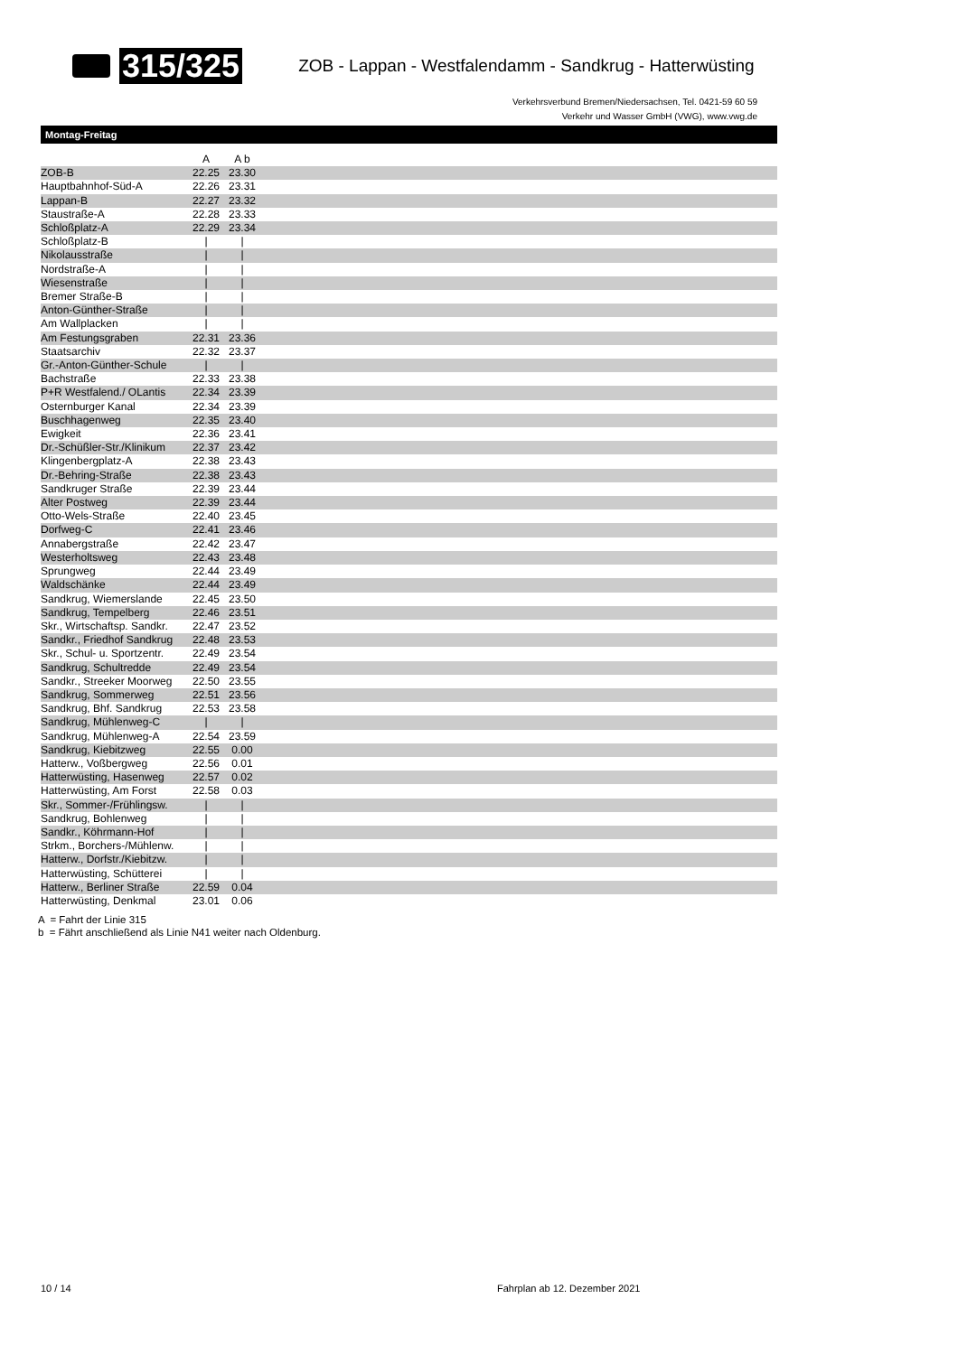315/325
ZOB - Lappan - Westfalendamm - Sandkrug - Hatterwüsting
Verkehrsverbund Bremen/Niedersachsen, Tel. 0421-59 60 59
Verkehr und Wasser GmbH (VWG), www.vwg.de
Montag-Freitag
| | A | A b | |
| --- | --- | --- | --- |
| ZOB-B | 22.25 | 23.30 | |
| Hauptbahnhof-Süd-A | 22.26 | 23.31 | |
| Lappan-B | 22.27 | 23.32 | |
| Staustraße-A | 22.28 | 23.33 | |
| Schloßplatz-A | 22.29 | 23.34 | |
| Schloßplatz-B | / | / | |
| Nikolausstraße | / | / | |
| Nordstraße-A | / | / | |
| Wiesenstraße | / | / | |
| Bremer Straße-B | / | / | |
| Anton-Günther-Straße | / | / | |
| Am Wallplacken | / | / | |
| Am Festungsgraben | 22.31 | 23.36 | |
| Staatsarchiv | 22.32 | 23.37 | |
| Gr.-Anton-Günther-Schule | / | / | |
| Bachstraße | 22.33 | 23.38 | |
| P+R Westfalend./ OLantis | 22.34 | 23.39 | |
| Osternburger Kanal | 22.34 | 23.39 | |
| Buschhagenweg | 22.35 | 23.40 | |
| Ewigkeit | 22.36 | 23.41 | |
| Dr.-Schüßler-Str./Klinikum | 22.37 | 23.42 | |
| Klingenbergplatz-A | 22.38 | 23.43 | |
| Dr.-Behring-Straße | 22.38 | 23.43 | |
| Sandkruger Straße | 22.39 | 23.44 | |
| Alter Postweg | 22.39 | 23.44 | |
| Otto-Wels-Straße | 22.40 | 23.45 | |
| Dorfweg-C | 22.41 | 23.46 | |
| Annabergstraße | 22.42 | 23.47 | |
| Westerholtsweg | 22.43 | 23.48 | |
| Sprungweg | 22.44 | 23.49 | |
| Waldschänke | 22.44 | 23.49 | |
| Sandkrug, Wiemerslande | 22.45 | 23.50 | |
| Sandkrug, Tempelberg | 22.46 | 23.51 | |
| Skr., Wirtschaftsp. Sandkr. | 22.47 | 23.52 | |
| Sandkr., Friedhof Sandkrug | 22.48 | 23.53 | |
| Skr., Schul- u. Sportzentr. | 22.49 | 23.54 | |
| Sandkrug, Schultredde | 22.49 | 23.54 | |
| Sandkr., Streeker Moorweg | 22.50 | 23.55 | |
| Sandkrug, Sommerweg | 22.51 | 23.56 | |
| Sandkrug, Bhf. Sandkrug | 22.53 | 23.58 | |
| Sandkrug, Mühlenweg-C | / | / | |
| Sandkrug, Mühlenweg-A | 22.54 | 23.59 | |
| Sandkrug, Kiebitzweg | 22.55 | 0.00 | |
| Hatterw., Voßbergweg | 22.56 | 0.01 | |
| Hatterwüsting, Hasenweg | 22.57 | 0.02 | |
| Hatterwüsting, Am Forst | 22.58 | 0.03 | |
| Skr., Sommer-/Frühlingsw. | / | / | |
| Sandkrug, Bohlenweg | / | / | |
| Sandkr., Köhrmann-Hof | / | / | |
| Strkm., Borchers-/Mühlenw. | / | / | |
| Hatterw., Dorfstr./Kiebitzw. | / | / | |
| Hatterwüsting, Schütterei | / | / | |
| Hatterw., Berliner Straße | 22.59 | 0.04 | |
| Hatterwüsting, Denkmal | 23.01 | 0.06 | |
A = Fahrt der Linie 315
b = Fährt anschließend als Linie N41 weiter nach Oldenburg.
10 / 14 Fahrplan ab 12. Dezember 2021